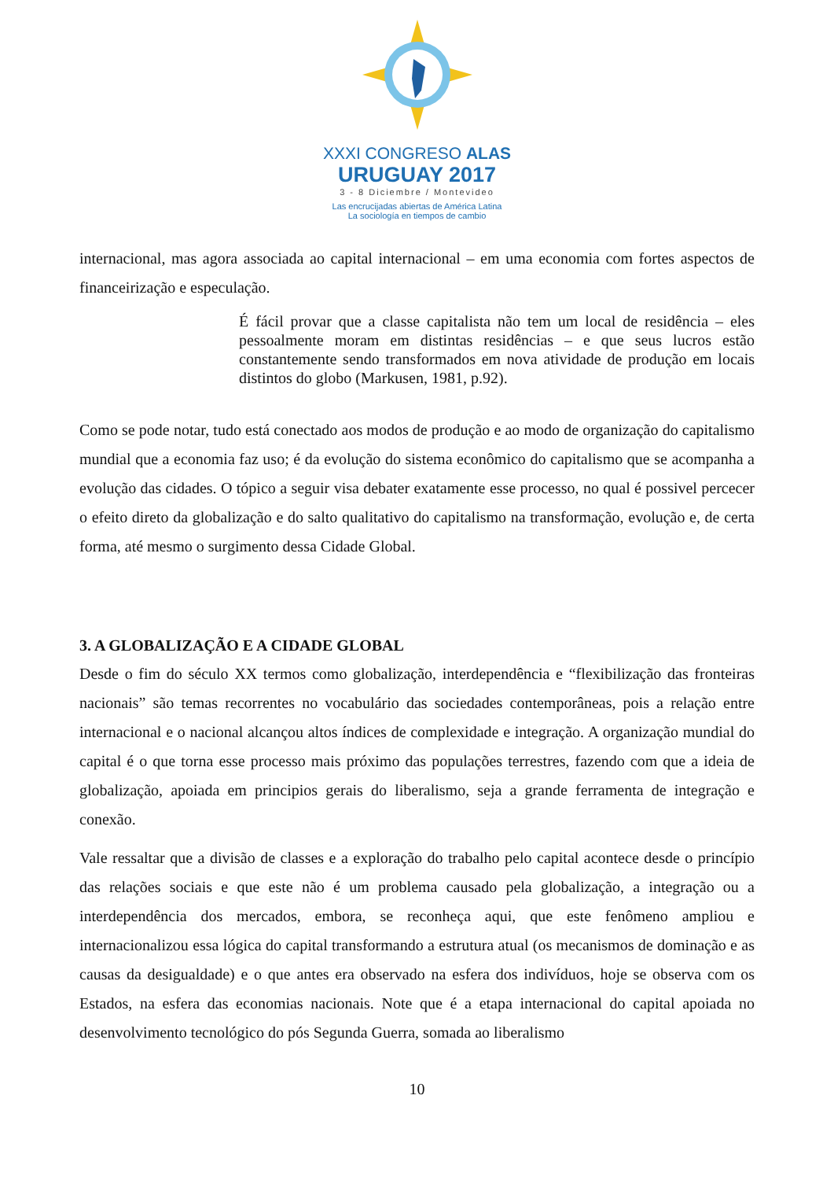XXXI CONGRESO ALAS
URUGUAY 2017
3 - 8 Diciembre / Montevideo
Las encrucijadas abiertas de América Latina
La sociología en tiempos de cambio
internacional, mas agora associada ao capital internacional – em uma economia com fortes aspectos de financeirização e especulação.
É fácil provar que a classe capitalista não tem um local de residência – eles pessoalmente moram em distintas residências – e que seus lucros estão constantemente sendo transformados em nova atividade de produção em locais distintos do globo (Markusen, 1981, p.92).
Como se pode notar, tudo está conectado aos modos de produção e ao modo de organização do capitalismo mundial que a economia faz uso; é da evolução do sistema econômico do capitalismo que se acompanha a evolução das cidades. O tópico a seguir visa debater exatamente esse processo, no qual é possivel percecer o efeito direto da globalização e do salto qualitativo do capitalismo na transformação, evolução e, de certa forma, até mesmo o surgimento dessa Cidade Global.
3. A GLOBALIZAÇÃO E A CIDADE GLOBAL
Desde o fim do século XX termos como globalização, interdependência e “flexibilização das fronteiras nacionais” são temas recorrentes no vocabulário das sociedades contemporâneas, pois a relação entre internacional e o nacional alcançou altos índices de complexidade e integração. A organização mundial do capital é o que torna esse processo mais próximo das populações terrestres, fazendo com que a ideia de globalização, apoiada em principios gerais do liberalismo, seja a grande ferramenta de integração e conexão.
Vale ressaltar que a divisão de classes e a exploração do trabalho pelo capital acontece desde o princípio das relações sociais e que este não é um problema causado pela globalização, a integração ou a interdependência dos mercados, embora, se reconheça aqui, que este fenômeno ampliou e internacionalizou essa lógica do capital transformando a estrutura atual (os mecanismos de dominação e as causas da desigualdade) e o que antes era observado na esfera dos indivíduos, hoje se observa com os Estados, na esfera das economias nacionais. Note que é a etapa internacional do capital apoiada no desenvolvimento tecnológico do pós Segunda Guerra, somada ao liberalismo
10